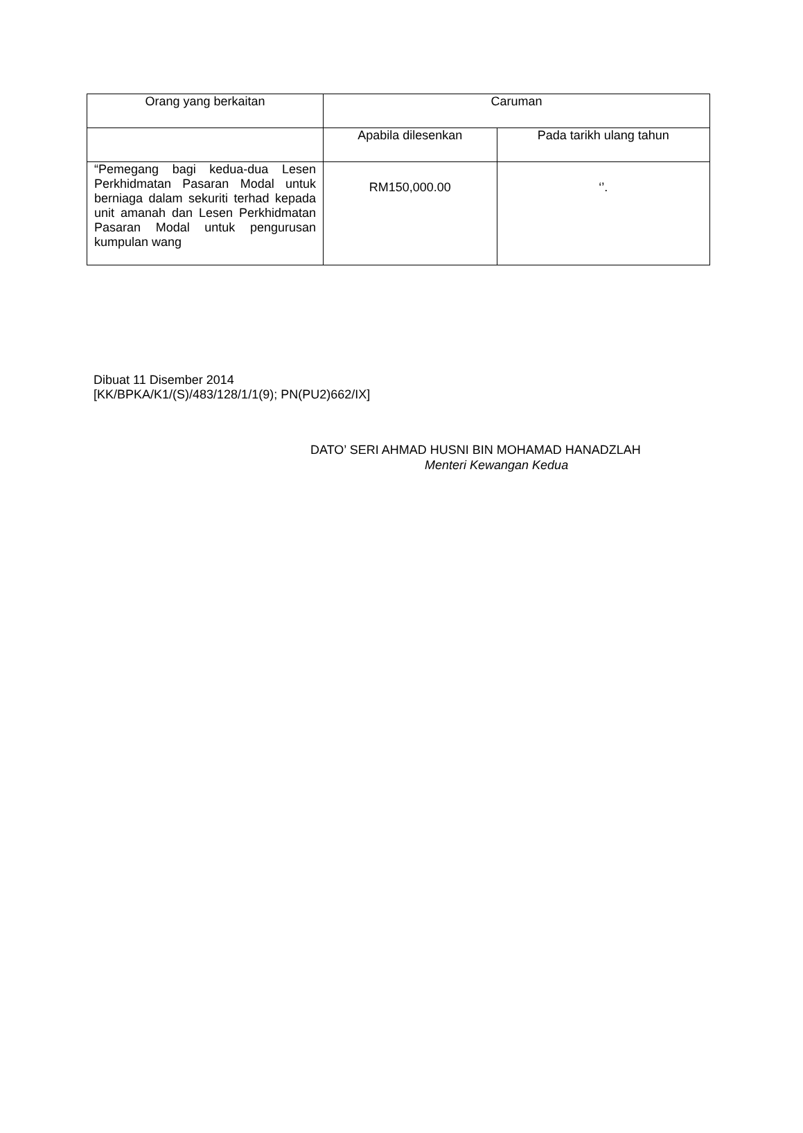| Orang yang berkaitan | Caruman | |
| --- | --- | --- |
| | Apabila dilesenkan | Pada tarikh ulang tahun |
| “Pemegang bagi kedua-dua Lesen Perkhidmatan Pasaran Modal untuk berniaga dalam sekuriti terhad kepada unit amanah dan Lesen Perkhidmatan Pasaran Modal untuk pengurusan kumpulan wang | RM150,000.00 | ‘’. |
Dibuat 11 Disember 2014
[KK/BPKA/K1/(S)/483/128/1/1(9); PN(PU2)662/IX]
DATO’ SERI AHMAD HUSNI BIN MOHAMAD HANADZLAH
Menteri Kewangan Kedua